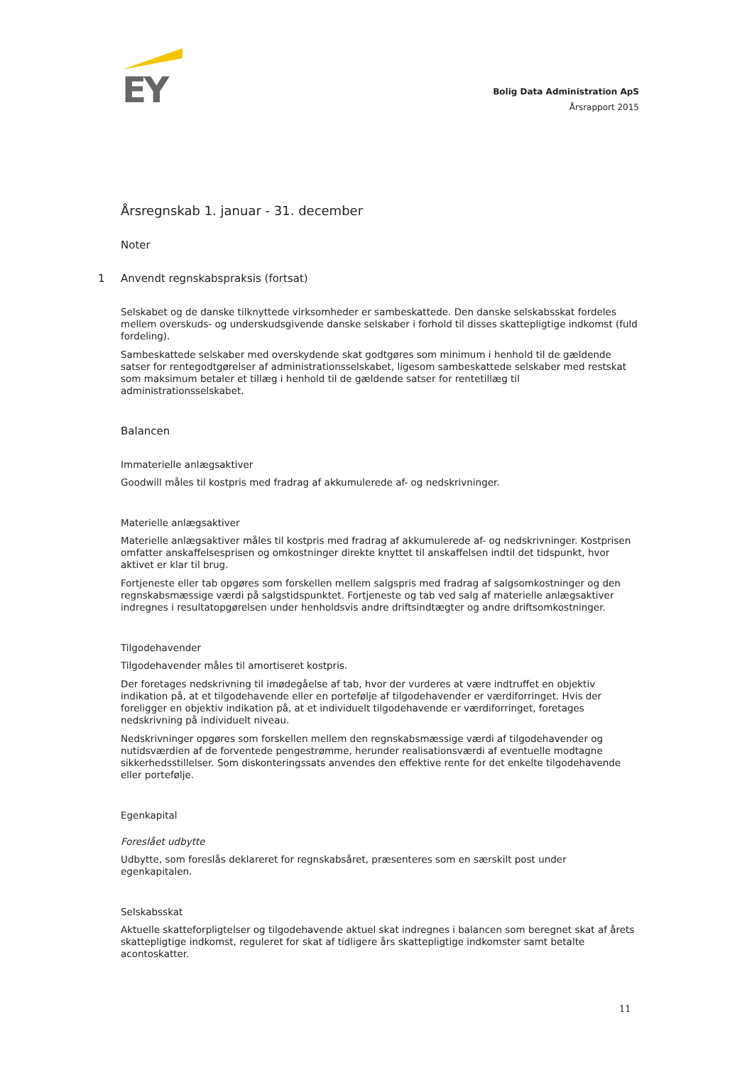EY
Bolig Data Administration ApS
Årsrapport 2015
Årsregnskab 1. januar - 31. december
Noter
1 Anvendt regnskabspraksis (fortsat)
Selskabet og de danske tilknyttede virksomheder er sambeskattede. Den danske selskabsskat fordeles mellem overskuds- og underskudsgivende danske selskaber i forhold til disses skattepligtige indkomst (fuld fordeling).
Sambeskattede selskaber med overskydende skat godtgøres som minimum i henhold til de gældende satser for rentegodtgørelser af administrationsselskabet, ligesom sambeskattede selskaber med restskat som maksimum betaler et tillæg i henhold til de gældende satser for rentetillæg til administrationsselskabet.
Balancen
Immaterielle anlægsaktiver
Goodwill måles til kostpris med fradrag af akkumulerede af- og nedskrivninger.
Materielle anlægsaktiver
Materielle anlægsaktiver måles til kostpris med fradrag af akkumulerede af- og nedskrivninger. Kostprisen omfatter anskaffelsesprisen og omkostninger direkte knyttet til anskaffelsen indtil det tidspunkt, hvor aktivet er klar til brug.
Fortjeneste eller tab opgøres som forskellen mellem salgspris med fradrag af salgsomkostninger og den regnskabsmæssige værdi på salgstidspunktet. Fortjeneste og tab ved salg af materielle anlægsaktiver indregnes i resultatopgørelsen under henholdsvis andre driftsindtægter og andre driftsomkostninger.
Tilgodehavender
Tilgodehavender måles til amortiseret kostpris.
Der foretages nedskrivning til imødegåelse af tab, hvor der vurderes at være indtruffet en objektiv indikation på, at et tilgodehavende eller en portefølje af tilgodehavender er værdiforringet. Hvis der foreligger en objektiv indikation på, at et individuelt tilgodehavende er værdiforringet, foretages nedskrivning på individuelt niveau.
Nedskrivninger opgøres som forskellen mellem den regnskabsmæssige værdi af tilgodehavender og nutidsværdien af de forventede pengestrømme, herunder realisationsværdi af eventuelle modtagne sikkerhedsstillelser. Som diskonteringssats anvendes den effektive rente for det enkelte tilgodehavende eller portefølje.
Egenkapital
Foreslået udbytte
Udbytte, som foreslås deklareret for regnskabsåret, præsenteres som en særskilt post under egenkapitalen.
Selskabsskat
Aktuelle skatteforpligtelser og tilgodehavende aktuel skat indregnes i balancen som beregnet skat af årets skattepligtige indkomst, reguleret for skat af tidligere års skattepligtige indkomster samt betalte acontoskatter.
11